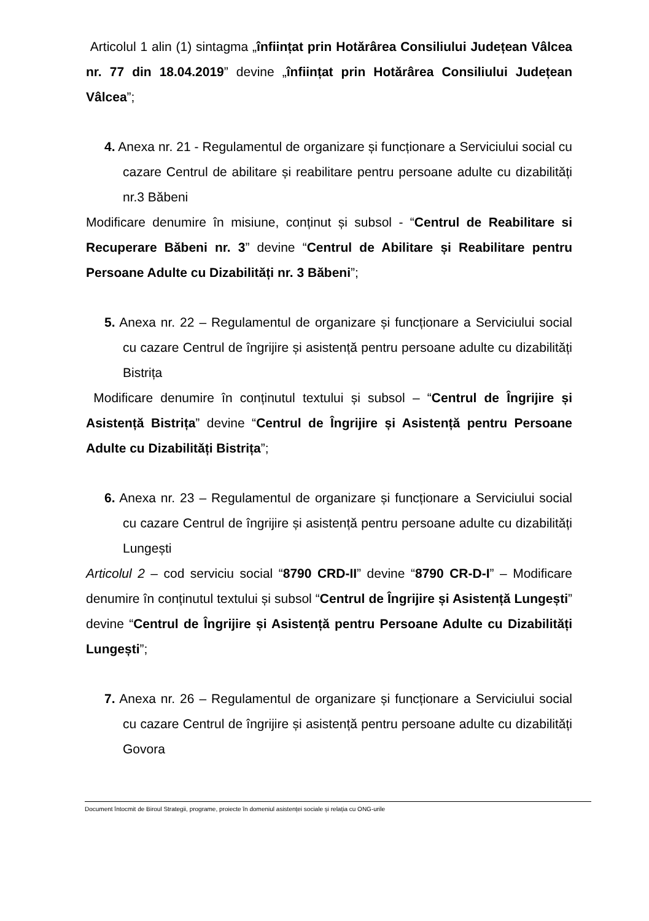Articolul 1 alin (1) sintagma „înființat prin Hotărârea Consiliului Județean Vâlcea nr. 77 din 18.04.2019” devine „înființat prin Hotărârea Consiliului Județean Vâlcea”;
4. Anexa nr. 21 - Regulamentul de organizare și funcționare a Serviciului social cu cazare Centrul de abilitare și reabilitare pentru persoane adulte cu dizabilități nr.3 Băbeni
Modificare denumire în misiune, conținut și subsol - “Centrul de Reabilitare si Recuperare Băbeni nr. 3” devine “Centrul de Abilitare și Reabilitare pentru Persoane Adulte cu Dizabilități nr. 3 Băbeni”;
5. Anexa nr. 22 – Regulamentul de organizare și funcționare a Serviciului social cu cazare Centrul de îngrijire și asistență pentru persoane adulte cu dizabilități Bistrița
Modificare denumire în conținutul textului și subsol – “Centrul de Îngrijire și Asistență Bistrița” devine “Centrul de Îngrijire și Asistență pentru Persoane Adulte cu Dizabilități Bistrița”;
6. Anexa nr. 23 – Regulamentul de organizare și funcționare a Serviciului social cu cazare Centrul de îngrijire și asistență pentru persoane adulte cu dizabilități Lungești
Articolul 2 – cod serviciu social “8790 CRD-II” devine “8790 CR-D-I” – Modificare denumire în conținutul textului și subsol “Centrul de Îngrijire și Asistență Lungești” devine “Centrul de Îngrijire și Asistență pentru Persoane Adulte cu Dizabilități Lungești”;
7. Anexa nr. 26 – Regulamentul de organizare și funcționare a Serviciului social cu cazare Centrul de îngrijire și asistență pentru persoane adulte cu dizabilități Govora
Document întocmit de Biroul Strategii, programe, proiecte în domeniul asistenței sociale și relația cu ONG-urile